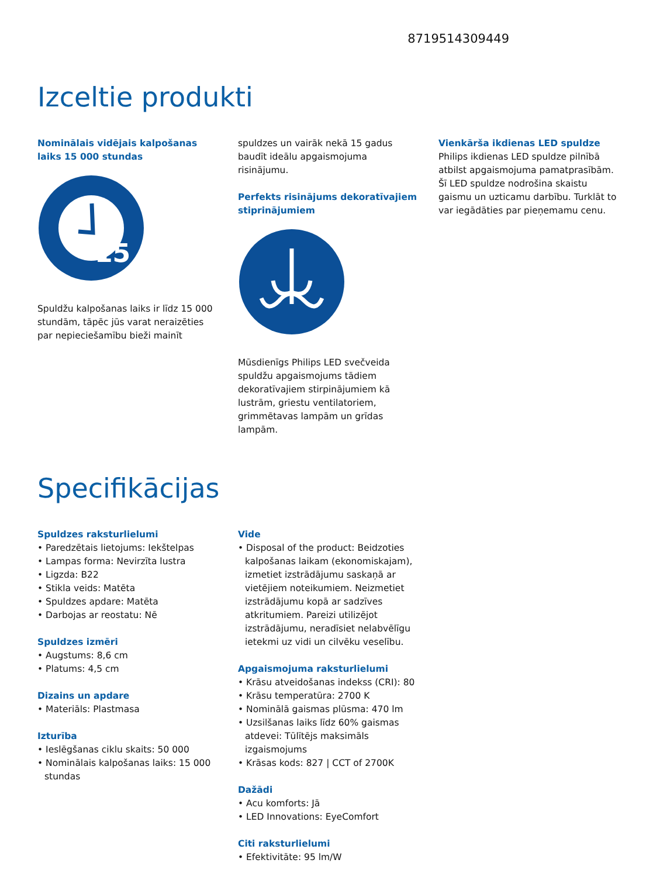8719514309449
Izceltie produkti
Nominālais vidējais kalpošanas laiks 15 000 stundas
15
Spuldžu kalpošanas laiks ir līdz 15 000 stundām, tāpēc jūs varat neraizēties par nepieciešamību bieži mainīt
spuldzes un vairāk nekā 15 gadus baudīt ideālu apgaismojuma risinājumu.
Perfekts risinājums dekoratīvajiem stiprinājumiem
Mūsdienīgs Philips LED svečveida spuldžu apgaismojums tādiem dekoratīvajiem stirpinājumiem kā lustrām, griestu ventilatoriem, grimmētavas lampām un grīdas lampām.
Vienkārša ikdienas LED spuldze
Philips ikdienas LED spuldze pilnībā atbilst apgaismojuma pamatprasībām. Šī LED spuldze nodrošina skaistu gaismu un uzticamu darbību. Turklāt to var iegādāties par pieņemamu cenu.
Specifikācijas
Spuldzes raksturlielumi
• Paredzētais lietojums: Iekštelpas
• Lampas forma: Nevirzīta lustra
• Ligzda: B22
• Stikla veids: Matēta
• Spuldzes apdare: Matēta
• Darbojas ar reostatu: Nē
Spuldzes izmēri
• Augstums: 8,6 cm
• Platums: 4,5 cm
Dizains un apdare
• Materiāls: Plastmasa
Izturība
• Ieslēgšanas ciklu skaits: 50 000
• Nominālais kalpošanas laiks: 15 000 stundas
Vide
• Disposal of the product: Beidzoties kalpošanas laikam (ekonomiskajam), izmetiet izstrādājumu saskaņā ar vietējiem noteikumiem. Neizmetiet izstrādājumu kopā ar sadzīves atkritumiem. Pareizi utilizējot izstrādājumu, neradīsiet nelabvēlīgu ietekmi uz vidi un cilvēku veselību.
Apgaismojuma raksturlielumi
• Krāsu atveidošanas indekss (CRI): 80
• Krāsu temperatūra: 2700 K
• Nominālā gaismas plūsma: 470 lm
• Uzsilšanas laiks līdz 60% gaismas atdevei: Tūlītējs maksimāls izgaismojums
• Krāsas kods: 827 | CCT of 2700K
Dažādi
• Acu komforts: Jā
• LED Innovations: EyeComfort
Citi raksturlielumi
• Efektivitāte: 95 lm/W